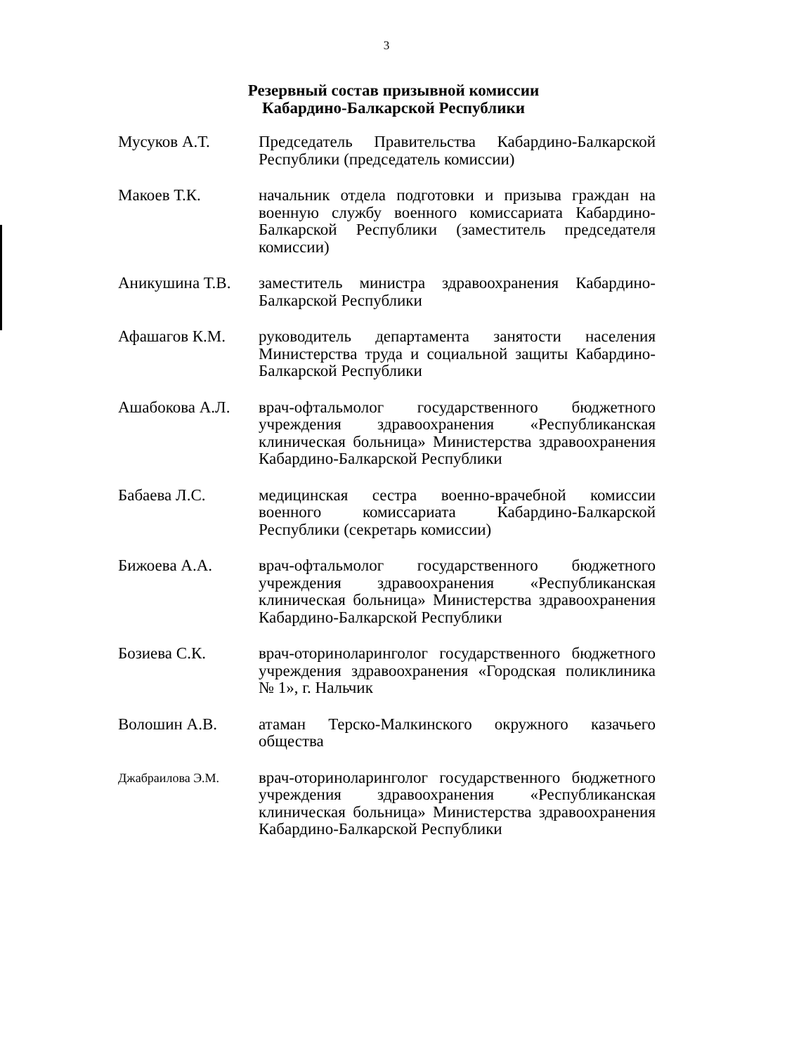3
Резервный состав призывной комиссии
Кабардино-Балкарской Республики
Мусуков А.Т. Председатель Правительства Кабардино-Балкарской Республики (председатель комиссии)
Макоев Т.К. начальник отдела подготовки и призыва граждан на военную службу военного комиссариата Кабардино-Балкарской Республики (заместитель председателя комиссии)
Аникушина Т.В. заместитель министра здравоохранения Кабардино-Балкарской Республики
Афашагов К.М. руководитель департамента занятости населения Министерства труда и социальной защиты Кабардино-Балкарской Республики
Ашабокова А.Л. врач-офтальмолог государственного бюджетного учреждения здравоохранения «Республиканская клиническая больница» Министерства здравоохранения Кабардино-Балкарской Республики
Бабаева Л.С. медицинская сестра военно-врачебной комиссии военного комиссариата Кабардино-Балкарской Республики (секретарь комиссии)
Бижоева А.А. врач-офтальмолог государственного бюджетного учреждения здравоохранения «Республиканская клиническая больница» Министерства здравоохранения Кабардино-Балкарской Республики
Бозиева С.К. врач-оториноларинголог государственного бюджетного учреждения здравоохранения «Городская поликлиника № 1», г. Нальчик
Волошин А.В. атаман Терско-Малкинского окружного казачьего общества
Джабраилова Э.М.
врач-оториноларинголог государственного бюджетного учреждения здравоохранения «Республиканская клиническая больница» Министерства здравоохранения Кабардино-Балкарской Республики